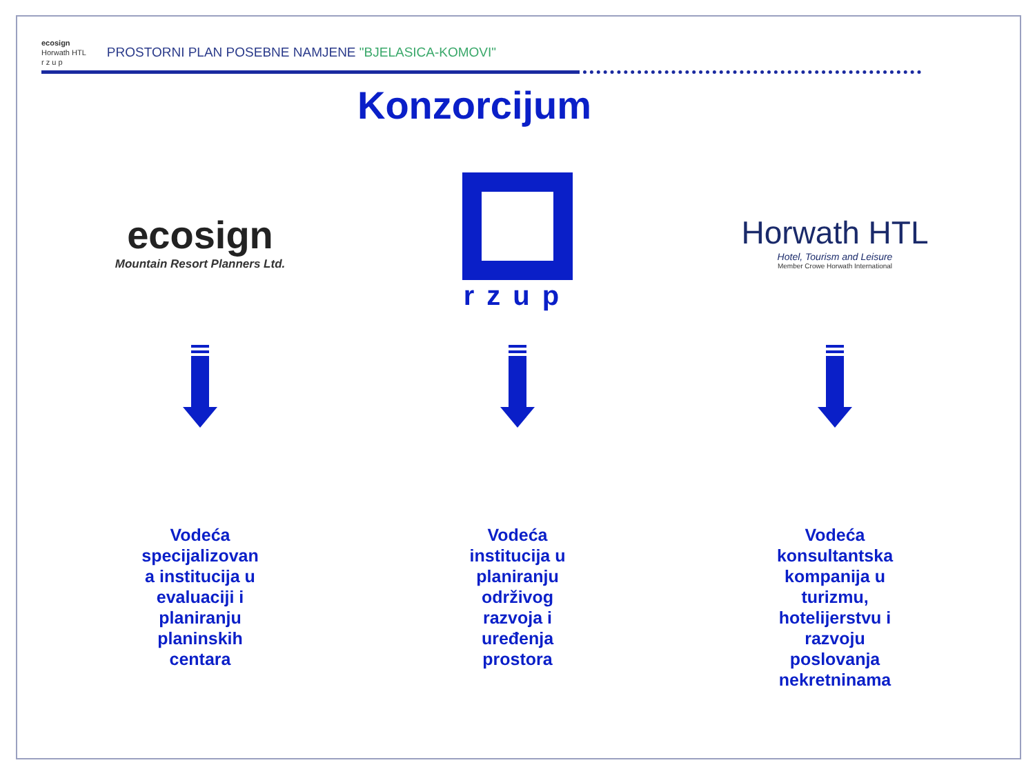ecosign
Horwath HTL
r z u p
PROSTORNI PLAN POSEBNE NAMJENE "BJELASICA-KOMOVI"
Konzorcijum
ecosign
Mountain Resort Planners Ltd.
Vodeća
specijalizovan
a institucija u
evaluaciji i
planiranju
planinskih
centara
rzup
Vodeća
institucija u
planiranju
održivog
razvoja i
uređenja
prostora
Horwath HTL
Hotel, Tourism and Leisure
Member Crowe Horwath International
Vodeća
konsultantska
kompanija u
turizmu,
hotelijerstvu i
razvoju
poslovanja
nekretninama